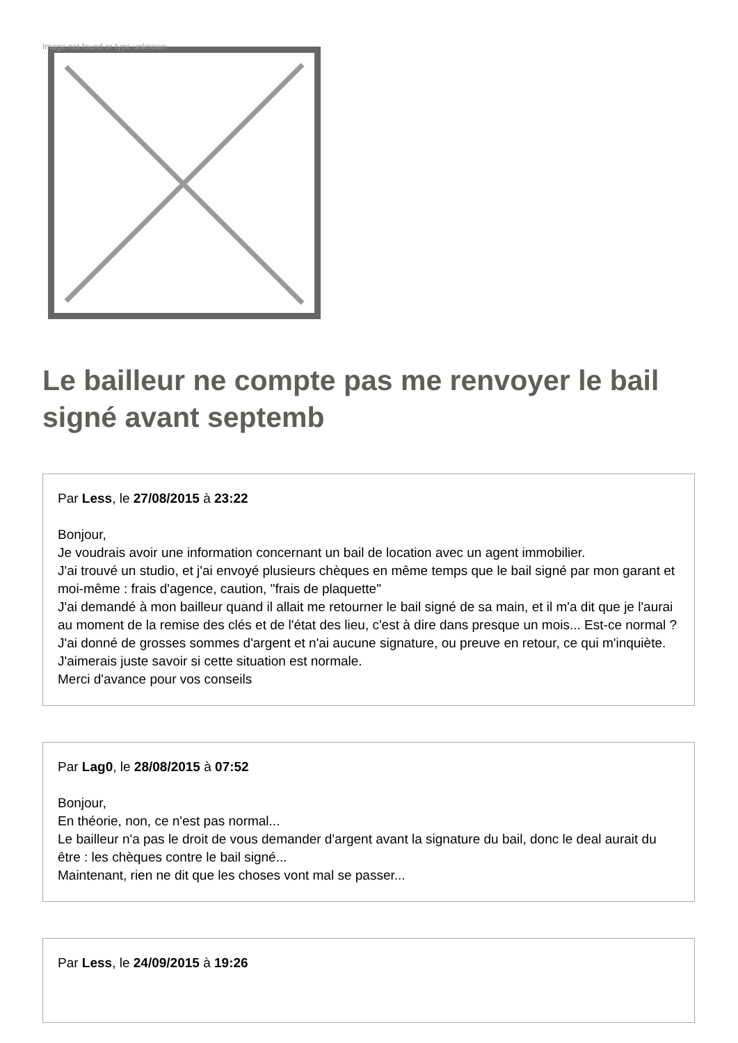Image not found or type unknown
Le bailleur ne compte pas me renvoyer le bail signé avant septemb
Par Less, le 27/08/2015 à 23:22
Bonjour,
Je voudrais avoir une information concernant un bail de location avec un agent immobilier.
J'ai trouvé un studio, et j'ai envoyé plusieurs chèques en même temps que le bail signé par mon garant et moi-même : frais d'agence, caution, "frais de plaquette"
J'ai demandé à mon bailleur quand il allait me retourner le bail signé de sa main, et il m'a dit que je l'aurai au moment de la remise des clés et de l'état des lieu, c'est à dire dans presque un mois... Est-ce normal ? J'ai donné de grosses sommes d'argent et n'ai aucune signature, ou preuve en retour, ce qui m'inquiète. J'aimerais juste savoir si cette situation est normale.
Merci d'avance pour vos conseils
Par Lag0, le 28/08/2015 à 07:52
Bonjour,
En théorie, non, ce n'est pas normal...
Le bailleur n'a pas le droit de vous demander d'argent avant la signature du bail, donc le deal aurait du être : les chèques contre le bail signé...
Maintenant, rien ne dit que les choses vont mal se passer...
Par Less, le 24/09/2015 à 19:26